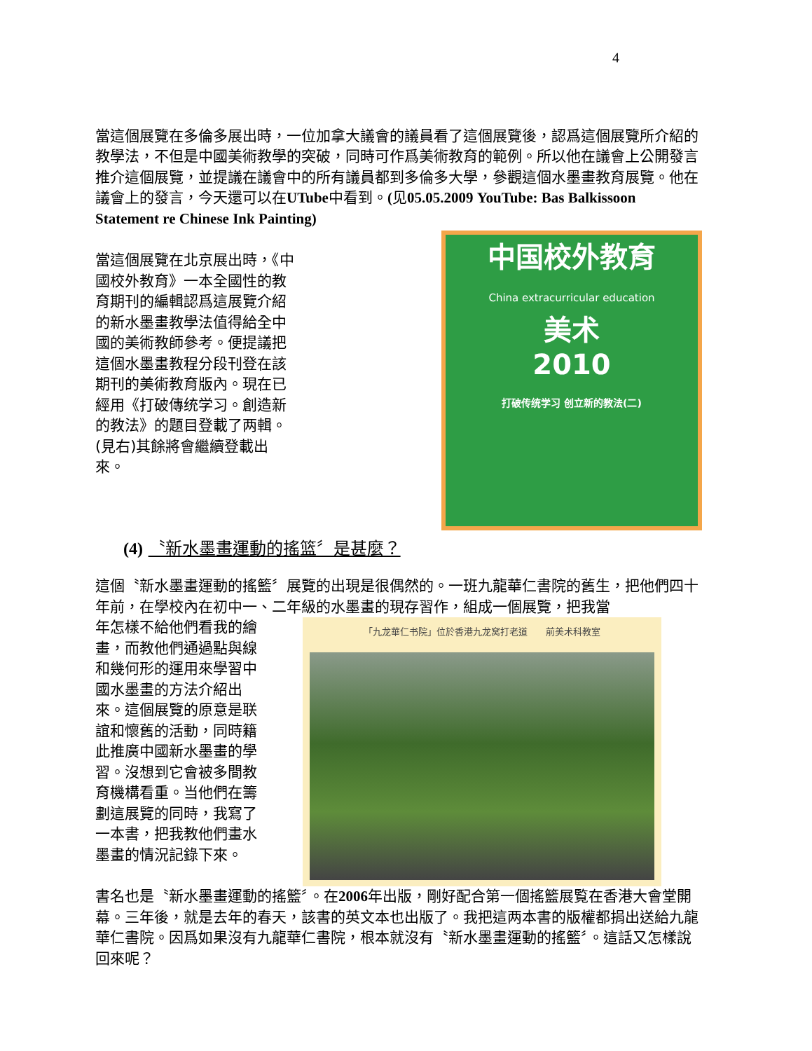4
當這個展覽在多倫多展出時，一位加拿大議會的議員看了這個展覽後，認爲這個展覽所介紹的教學法，不但是中國美術教學的突破，同時可作爲美術教育的範例。所以他在議會上公開發言推介這個展覽，並提議在議會中的所有議員都到多倫多大學，參觀這個水墨畫教育展覽。他在議會上的發言，今天還可以在UTube中看到。(见05.05.2009 YouTube: Bas Balkissoon Statement re Chinese Ink Painting)
當這個展覽在北京展出時，《中國校外教育》一本全國性的教育期刊的編輯認爲這展覽介紹的新水墨畫教學法值得給全中國的美術教師參考。便提議把這個水墨畫教程分段刊登在該期刊的美術教育版內。現在已經用《打破傳统学习。創造新的教法》的題目登載了两輯。 (見右)其餘將會繼續登載出 來。
中国校外教育
China extracurricular education
美术
2010
打破传统学习 创立新的教法(二)
(4) 〝新水墨畫運動的搖篮〞是甚麼？
這個〝新水墨畫運動的搖籃〞展覽的出現是很偶然的。一班九龍華仁書院的舊生，把他們四十年前，在學校內在初中一、二年級的水墨畫的現存習作，組成一個展覽，把我當
年怎樣不給他們看我的繪畫，而教他們通過點與線和幾何形的運用來學習中國水墨畫的方法介紹出來。這個展覽的原意是联誼和懷舊的活動，同時籍此推廣中國新水墨畫的學習。沒想到它會被多間教育機構看重。当他們在籌劃這展覽的同時，我寫了一本書，把我教他們畫水墨畫的情況記錄下來。
「九龙華仁书院」位於香港九龙窝打老道　　前美术科教室
書名也是〝新水墨畫運動的搖籃〞。在2006年出版，剛好配合第一個搖籃展覧在香港大會堂開幕。三年後，就是去年的春天，該書的英文本也出版了。我把這两本書的版權都捐出送給九龍華仁書院。因爲如果沒有九龍華仁書院，根本就沒有〝新水墨畫運動的搖籃〞。這話又怎樣說回來呢？